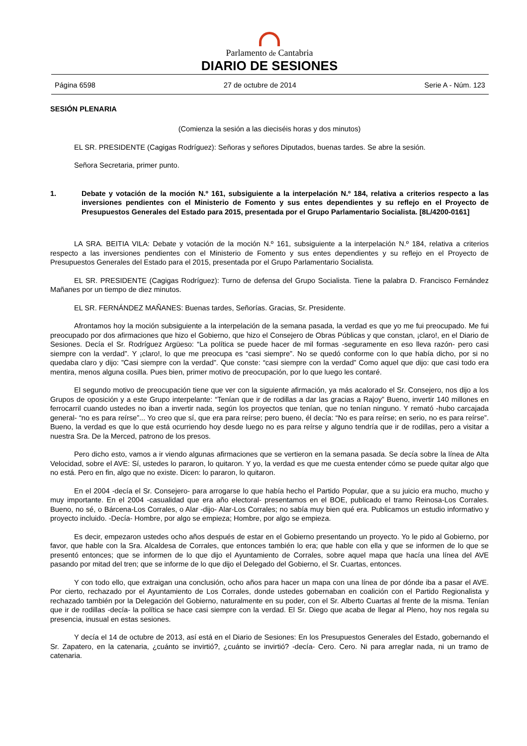Parlamento de Cantabria
DIARIO DE SESIONES
Página 6598 27 de octubre de 2014 Serie A - Núm. 123
SESIÓN PLENARIA
(Comienza la sesión a las dieciséis horas y dos minutos)
EL SR. PRESIDENTE (Cagigas Rodríguez): Señoras y señores Diputados, buenas tardes. Se abre la sesión.
Señora Secretaria, primer punto.
1. Debate y votación de la moción N.º 161, subsiguiente a la interpelación N.º 184, relativa a criterios respecto a las inversiones pendientes con el Ministerio de Fomento y sus entes dependientes y su reflejo en el Proyecto de Presupuestos Generales del Estado para 2015, presentada por el Grupo Parlamentario Socialista. [8L/4200-0161]
LA SRA. BEITIA VILA: Debate y votación de la moción N.º 161, subsiguiente a la interpelación N.º 184, relativa a criterios respecto a las inversiones pendientes con el Ministerio de Fomento y sus entes dependientes y su reflejo en el Proyecto de Presupuestos Generales del Estado para el 2015, presentada por el Grupo Parlamentario Socialista.
EL SR. PRESIDENTE (Cagigas Rodríguez): Turno de defensa del Grupo Socialista. Tiene la palabra D. Francisco Fernández Mañanes por un tiempo de diez minutos.
EL SR. FERNÁNDEZ MAÑANES: Buenas tardes, Señorías. Gracias, Sr. Presidente.
Afrontamos hoy la moción subsiguiente a la interpelación de la semana pasada, la verdad es que yo me fui preocupado. Me fui preocupado por dos afirmaciones que hizo el Gobierno, que hizo el Consejero de Obras Públicas y que constan, ¡claro!, en el Diario de Sesiones. Decía el Sr. Rodríguez Argüeso: “La política se puede hacer de mil formas -seguramente en eso lleva razón- pero casi siempre con la verdad”. Y ¡claro!, lo que me preocupa es “casi siempre”. No se quedó conforme con lo que había dicho, por si no quedaba claro y dijo: ”Casi siempre con la verdad”. Que conste: “casi siempre con la verdad” Como aquel que dijo: que casi todo era mentira, menos alguna cosilla. Pues bien, primer motivo de preocupación, por lo que luego les contaré.
El segundo motivo de preocupación tiene que ver con la siguiente afirmación, ya más acalorado el Sr. Consejero, nos dijo a los Grupos de oposición y a este Grupo interpelante: “Tenían que ir de rodillas a dar las gracias a Rajoy” Bueno, invertir 140 millones en ferrocarril cuando ustedes no iban a invertir nada, según los proyectos que tenían, que no tenían ninguno. Y remató -hubo carcajada general- “no es para reírse”... Yo creo que sí, que era para reírse; pero bueno, él decía: “No es para reírse; en serio, no es para reírse”. Bueno, la verdad es que lo que está ocurriendo hoy desde luego no es para reírse y alguno tendría que ir de rodillas, pero a visitar a nuestra Sra. De la Merced, patrono de los presos.
Pero dicho esto, vamos a ir viendo algunas afirmaciones que se vertieron en la semana pasada. Se decía sobre la línea de Alta Velocidad, sobre el AVE: Sí, ustedes lo pararon, lo quitaron. Y yo, la verdad es que me cuesta entender cómo se puede quitar algo que no está. Pero en fin, algo que no existe. Dicen: lo pararon, lo quitaron.
En el 2004 -decía el Sr. Consejero- para arrogarse lo que había hecho el Partido Popular, que a su juicio era mucho, mucho y muy importante. En el 2004 -casualidad que era año electoral- presentamos en el BOE, publicado el tramo Reinosa-Los Corrales. Bueno, no sé, o Bárcena-Los Corrales, o Alar -dijo- Alar-Los Corrales; no sabía muy bien qué era. Publicamos un estudio informativo y proyecto incluido. -Decía- Hombre, por algo se empieza; Hombre, por algo se empieza.
Es decir, empezaron ustedes ocho años después de estar en el Gobierno presentando un proyecto. Yo le pido al Gobierno, por favor, que hable con la Sra. Alcaldesa de Corrales, que entonces también lo era; que hable con ella y que se informen de lo que se presentó entonces; que se informen de lo que dijo el Ayuntamiento de Corrales, sobre aquel mapa que hacía una línea del AVE pasando por mitad del tren; que se informe de lo que dijo el Delegado del Gobierno, el Sr. Cuartas, entonces.
Y con todo ello, que extraigan una conclusión, ocho años para hacer un mapa con una línea de por dónde iba a pasar el AVE. Por cierto, rechazado por el Ayuntamiento de Los Corrales, donde ustedes gobernaban en coalición con el Partido Regionalista y rechazado también por la Delegación del Gobierno, naturalmente en su poder, con el Sr. Alberto Cuartas al frente de la misma. Tenían que ir de rodillas -decía- la política se hace casi siempre con la verdad. El Sr. Diego que acaba de llegar al Pleno, hoy nos regala su presencia, inusual en estas sesiones.
Y decía el 14 de octubre de 2013, así está en el Diario de Sesiones: En los Presupuestos Generales del Estado, gobernando el Sr. Zapatero, en la catenaria, ¿cuánto se invirtió?, ¿cuánto se invirtió? -decía- Cero. Cero. Ni para arreglar nada, ni un tramo de catenaria.